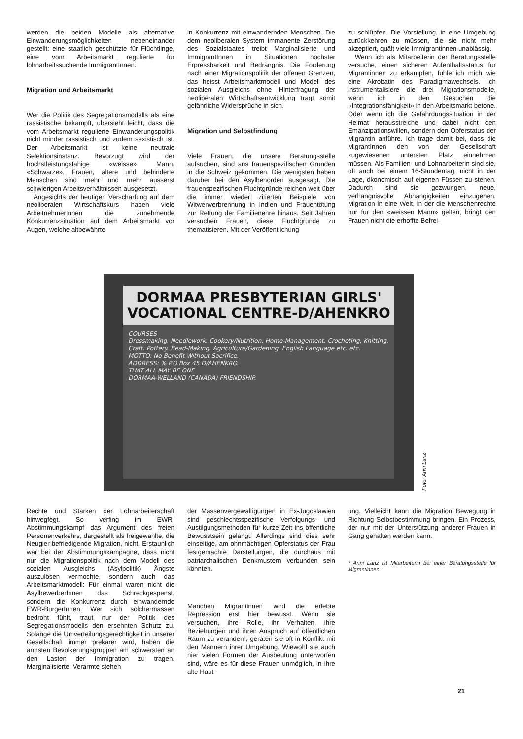werden die beiden Modelle als alternative Einwanderungsmöglichkeiten nebeneinander gestellt: eine staatlich geschützte für Flüchtlinge, eine vom Arbeitsmarkt regulierte für lohnarbeitssuchende ImmigrantInnen.
Migration und Arbeitsmarkt
Wer die Politik des Segregationsmodells als eine rassistische bekämpft, übersieht leicht, dass die vom Arbeitsmarkt regulierte Einwanderungspolitik nicht minder rassistisch und zudem sexistisch ist. Der Arbeitsmarkt ist keine neutrale Selektionsinstanz. Bevorzugt wird der höchstleistungsfähige «weisse» Mann. «Schwarze», Frauen, ältere und behinderte Menschen sind mehr und mehr äusserst schwierigen Arbeitsverhältnissen ausgesetzt.
Angesichts der heutigen Verschärfung auf dem neoliberalen Wirtschaftskurs haben viele ArbeitnehmerInnen die zunehmende Konkurrenzsituation auf dem Arbeitsmarkt vor Augen, welche altbewährte
in Konkurrenz mit einwandernden Menschen. Die dem neoliberalen System immanente Zerstörung des Sozialstaates treibt Marginalisierte und ImmigrantInnen in Situationen höchster Erpressbarkeit und Bedrängnis. Die Forderung nach einer Migrationspolitik der offenen Grenzen, das heisst Arbeitsmarktmodell und Modell des sozialen Ausgleichs ohne Hinterfragung der neoliberalen Wirtschaftsentwicklung trägt somit gefährliche Widersprüche in sich.
Migration und Selbstfindung
Viele Frauen, die unsere Beratungsstelle aufsuchen, sind aus frauenspezifischen Gründen in die Schweiz gekommen. Die wenigsten haben darüber bei den Asylbehörden ausgesagt. Die frauenspezifischen Fluchtgründe reichen weit über die immer wieder zitierten Beispiele von Witwenverbrennung in Indien und Frauentötung zur Rettung der Familienehre hinaus. Seit Jahren versuchen Frauen, diese Fluchtgründe zu thematisieren. Mit der Veröffentlichung
zu schlüpfen. Die Vorstellung, in eine Umgebung zurückkehren zu müssen, die sie nicht mehr akzeptiert, quält viele Immigrantinnen unablässig.
Wenn ich als Mitarbeiterin der Beratungsstelle versuche, einen sicheren Aufenthaltsstatus für Migrantinnen zu erkämpfen, fühle ich mich wie eine Akrobatin des Paradigmawechsels. Ich instrumentalisiere die drei Migrationsmodelle, wenn ich in den Gesuchen die «Integrationsfähigkeit» in den Arbeitsmarkt betone. Oder wenn ich die Gefährdungssituation in der Heimat herausstreiche und dabei nicht den Emanzipationswillen, sondern den Opferstatus der Migrantin anführe. Ich trage damit bei, dass die MigrantInnen den von der Gesellschaft zugewiesenen untersten Platz einnehmen müssen. Als Familien- und Lohnarbeiterin sind sie, oft auch bei einem 16-Stundentag, nicht in der Lage, ökonomisch auf eigenen Füssen zu stehen. Dadurch sind sie gezwungen, neue, verhängnisvolle Abhängigkeiten einzugehen. Migration in eine Welt, in der die Menschenrechte nur für den «weissen Mann» gelten, bringt den Frauen nicht die erhoffte Befrei-
DORMAA PRESBYTERIAN GIRLS' VOCATIONAL CENTRE-D/AHENKRO
COURSES
Dressmaking. Needlework. Cookery/Nutrition. Home-Management. Crocheting, Knitting. Craft. Pottery. Bead-Making. Agriculture/Gardening. English Language etc. etc.
MOTTO: No Benefit Without Sacrifice.
ADDRESS: % P.O.Box 45 D/AHENKRO.
THAT ALL MAY BE ONE
DORMAA-WELLAND (CANADA) FRIENDSHIP.
Foto: Anni Lanz
Rechte und Stärken der Lohnarbeiterschaft hinwegfegt. So verfing im EWR-Abstimmungskampf das Argument des freien Personenverkehrs, dargestellt als freigewählte, die Neugier befriedigende Migration, nicht. Erstaunlich war bei der Abstimmungskampagne, dass nicht nur die Migrationspolitik nach dem Modell des sozialen Ausgleichs (Asylpolitik) Ängste auszulösen vermochte, sondern auch das Arbeitsmarktmodell: Für einmal waren nicht die AsylbewerberInnen das Schreckgespenst, sondern die Konkurrenz durch einwandernde EWR-BürgerInnen. Wer sich solchermassen bedroht fühlt, traut nur der Politik des Segregationsmodells den ersehnten Schutz zu. Solange die Umverteilungsgerechtigkeit in unserer Gesellschaft immer prekärer wird, haben die ärmsten Bevölkerungsgruppen am schwersten an den Lasten der Immigration zu tragen. Marginalisierte, Verarmte stehen
der Massenvergewaltigungen in Ex-Jugoslawien sind geschlechtsspezifische Verfolgungs- und Austilgungsmethoden für kurze Zeit ins öffentliche Bewusstsein gelangt. Allerdings sind dies sehr einseitige, am ohnmächtigen Opferstatus der Frau festgemachte Darstellungen, die durchaus mit patriarchalischen Denkmustern verbunden sein könnten.
Manchen Migrantinnen wird die erlebte Repression erst hier bewusst. Wenn sie versuchen, ihre Rolle, ihr Verhalten, ihre Beziehungen und ihren Anspruch auf öffentlichen Raum zu verändern, geraten sie oft in Konflikt mit den Männern ihrer Umgebung. Wiewohl sie auch hier vielen Formen der Ausbeutung unterworfen sind, wäre es für diese Frauen unmöglich, in ihre alte Haut
ung. Vielleicht kann die Migration Bewegung in Richtung Selbstbestimmung bringen. Ein Prozess, der nur mit der Unterstützung anderer Frauen in Gang gehalten werden kann.
* Anni Lanz ist Mitarbeiterin bei einer Beratungsstelle für Migrantinnen.
21